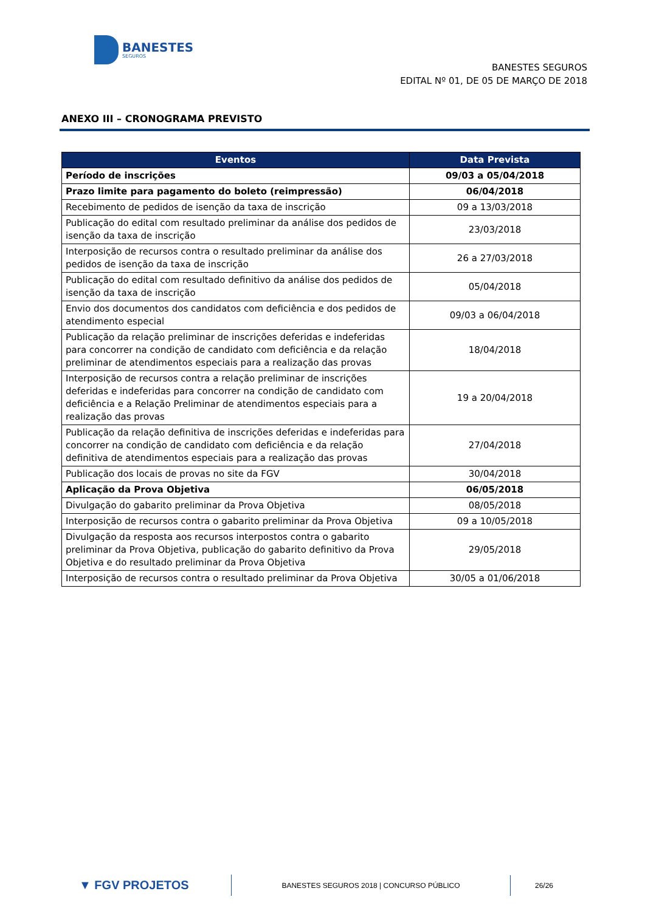BANESTES
SEGUROS
BANESTES SEGUROS
EDITAL Nº 01, DE 05 DE MARÇO DE 2018
ANEXO III – CRONOGRAMA PREVISTO
| Eventos | Data Prevista |
| --- | --- |
| Período de inscrições | 09/03 a 05/04/2018 |
| Prazo limite para pagamento do boleto (reimpressão) | 06/04/2018 |
| Recebimento de pedidos de isenção da taxa de inscrição | 09 a 13/03/2018 |
| Publicação do edital com resultado preliminar da análise dos pedidos de isenção da taxa de inscrição | 23/03/2018 |
| Interposição de recursos contra o resultado preliminar da análise dos pedidos de isenção da taxa de inscrição | 26 a 27/03/2018 |
| Publicação do edital com resultado definitivo da análise dos pedidos de isenção da taxa de inscrição | 05/04/2018 |
| Envio dos documentos dos candidatos com deficiência e dos pedidos de atendimento especial | 09/03 a 06/04/2018 |
| Publicação da relação preliminar de inscrições deferidas e indeferidas para concorrer na condição de candidato com deficiência e da relação preliminar de atendimentos especiais para a realização das provas | 18/04/2018 |
| Interposição de recursos contra a relação preliminar de inscrições deferidas e indeferidas para concorrer na condição de candidato com deficiência e a Relação Preliminar de atendimentos especiais para a realização das provas | 19 a 20/04/2018 |
| Publicação da relação definitiva de inscrições deferidas e indeferidas para concorrer na condição de candidato com deficiência e da relação definitiva de atendimentos especiais para a realização das provas | 27/04/2018 |
| Publicação dos locais de provas no site da FGV | 30/04/2018 |
| Aplicação da Prova Objetiva | 06/05/2018 |
| Divulgação do gabarito preliminar da Prova Objetiva | 08/05/2018 |
| Interposição de recursos contra o gabarito preliminar da Prova Objetiva | 09 a 10/05/2018 |
| Divulgação da resposta aos recursos interpostos contra o gabarito preliminar da Prova Objetiva, publicação do gabarito definitivo da Prova Objetiva e do resultado preliminar da Prova Objetiva | 29/05/2018 |
| Interposição de recursos contra o resultado preliminar da Prova Objetiva | 30/05 a 01/06/2018 |
▼ FGV PROJETOS
BANESTES SEGUROS 2018 | CONCURSO PÚBLICO
26/26